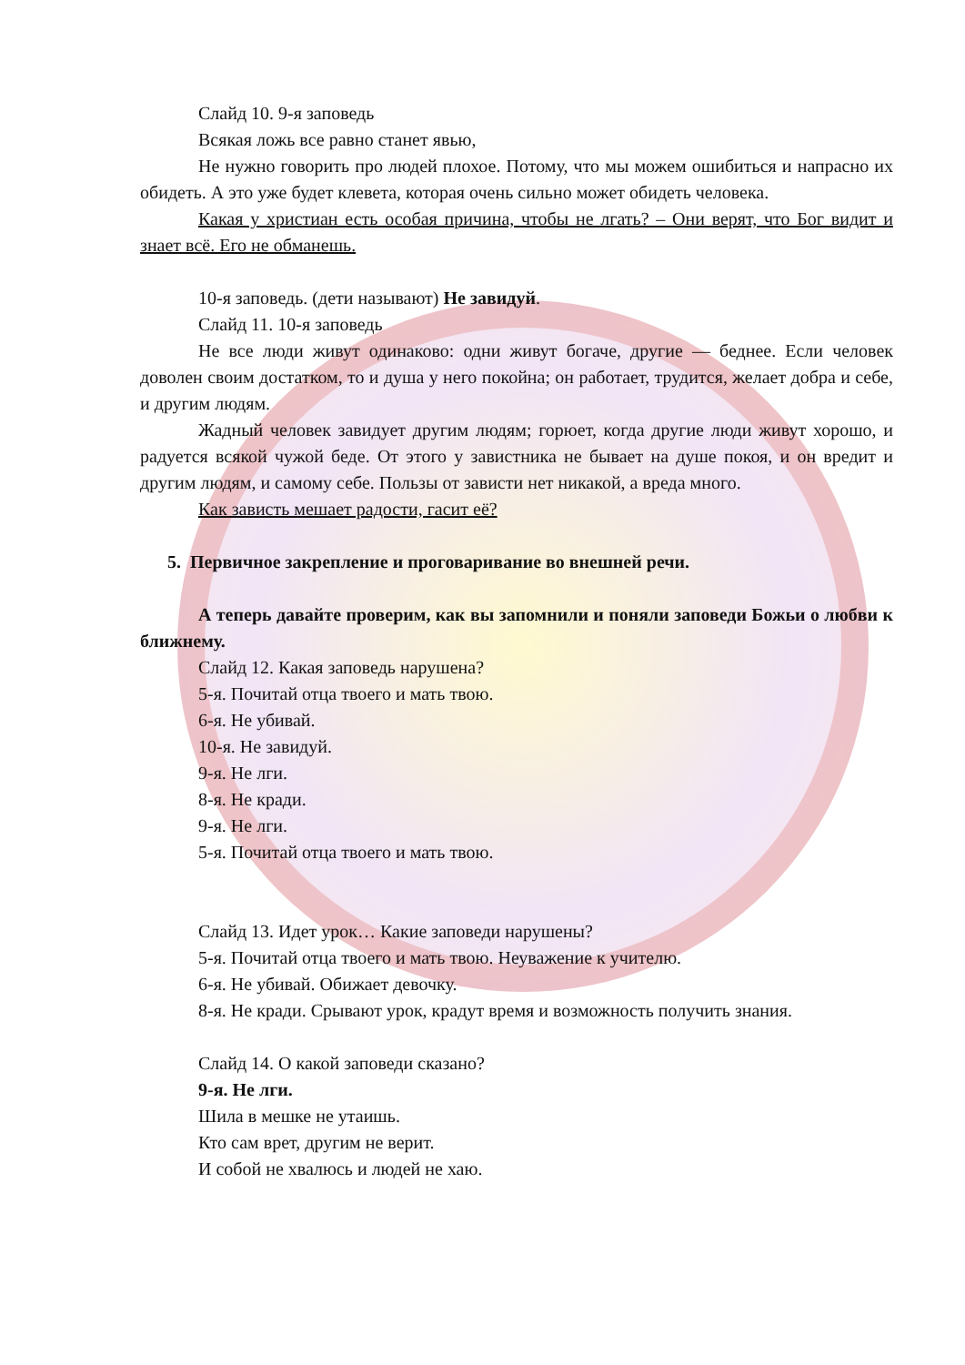Слайд 10. 9-я заповедь
Всякая ложь все равно станет явью,
Не нужно говорить про людей плохое. Потому, что мы можем ошибиться и напрасно их обидеть. А это уже будет клевета, которая очень сильно может обидеть человека.
Какая у христиан есть особая причина, чтобы не лгать? – Они верят, что Бог видит и знает всё. Его не обманешь.
10-я заповедь. (дети называют) Не завидуй.
Слайд 11. 10-я заповедь
Не все люди живут одинаково: одни живут богаче, другие — беднее. Если человек доволен своим достатком, то и душа у него покойна; он работает, трудится, желает добра и себе, и другим людям.
Жадный человек завидует другим людям; горюет, когда другие люди живут хорошо, и радуется всякой чужой беде. От этого у завистника не бывает на душе покоя, и он вредит и другим людям, и самому себе. Пользы от зависти нет никакой, а вреда много.
Как зависть мешает радости, гасит её?
5. Первичное закрепление и проговаривание во внешней речи.
А теперь давайте проверим, как вы запомнили и поняли заповеди Божьи о любви к ближнему.
Слайд 12. Какая заповедь нарушена?
5-я. Почитай отца твоего и мать твою.
6-я. Не убивай.
10-я. Не завидуй.
9-я. Не лги.
8-я. Не кради.
9-я. Не лги.
5-я. Почитай отца твоего и мать твою.
Слайд 13. Идет урок… Какие заповеди нарушены?
5-я. Почитай отца твоего и мать твою. Неуважение к учителю.
6-я. Не убивай. Обижает девочку.
8-я. Не кради. Срывают урок, крадут время и возможность получить знания.
Слайд 14. О какой заповеди сказано?
9-я. Не лги.
Шила в мешке не утаишь.
Кто сам врет, другим не верит.
И собой не хвалюсь и людей не хаю.